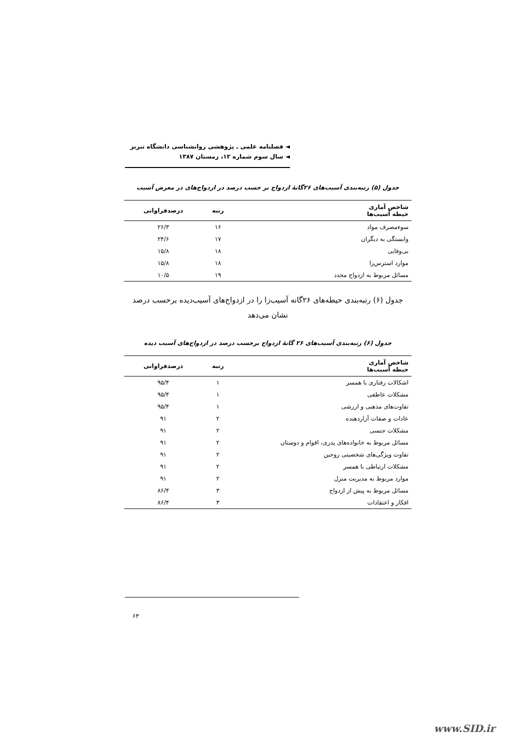◄ فصلنامه علمی ـ پژوهشی روانشناسی دانشگاه تبریز
◄ سال سوم شماره ۱۲، زمستان ۱۳۸۷
جدول (۵) رتبه‌بندی آسیب‌های ۲۶گانهٔ ازدواج بر حسب درصد در ازدواج‌های در معرض آسیب
| شاخص آماری حیطه آسیب‌ها | رتبه | درصدفراوانی |
| --- | --- | --- |
| سوءمصرف مواد | ۱۶ | ۲۶/۳ |
| وابستگی به دیگران | ۱۷ | ۲۴/۶ |
| بی‌وفایی | ۱۸ | ۱۵/۸ |
| موارد استرس‌زا | ۱۸ | ۱۵/۸ |
| مسائل مربوط به ازدواج مجدد | ۱۹ | ۱۰/۵ |
جدول (۶) رتبه‌بندی حیطه‌های ۲۶گانه آسیب‌زا را در ازدواج‌های آسیب‌دیده برحسب درصد نشان می‌دهد
جدول (۶) رتبه‌بندی آسیب‌های ۲۶ گانهٔ ازدواج برحسب درصد در ازدواج‌های آسیب دیده
| شاخص آماری حیطه آسیب‌ها | رتبه | درصدفراوانی |
| --- | --- | --- |
| اشکالات رفتاری با همسر | ۱ | ۹۵/۴ |
| مشکلات عاطفی | ۱ | ۹۵/۴ |
| تفاوت‌های مذهبی و ارزشی | ۱ | ۹۵/۴ |
| عادات و صفات آزاردهنده | ۲ | ۹۱ |
| مشکلات جنسی | ۲ | ۹۱ |
| مسائل مربوط به خانواده‌های پدری، اقوام و دوستان | ۲ | ۹۱ |
| تفاوت ویژگی‌های شخصیتی زوجین | ۲ | ۹۱ |
| مشکلات ارتباطی با همسر | ۲ | ۹۱ |
| موارد مربوط به مدیریت منزل | ۲ | ۹۱ |
| مسائل مربوط به پیش از ازدواج | ۳ | ۸۶/۴ |
| افکار و اعتقادات | ۳ | ۸۶/۴ |
۶۳
www.SID.ir